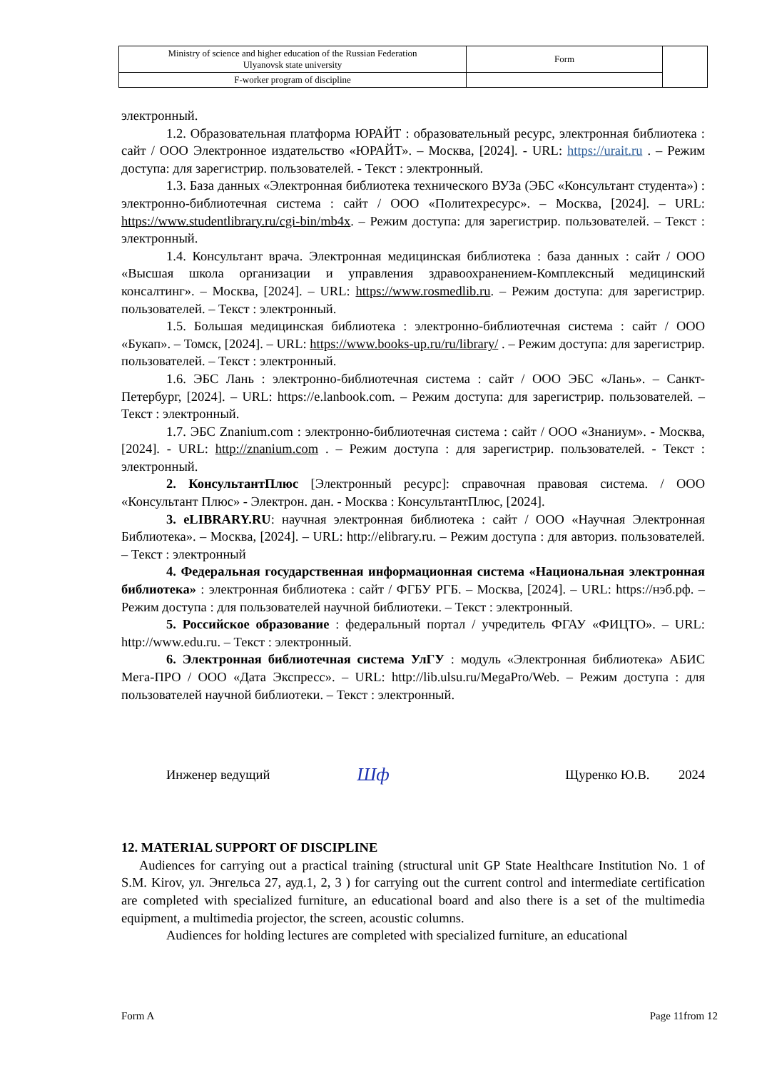| Ministry of science and higher education of the Russian Federation Ulyanovsk state university | Form | |
| F-worker program of discipline | | |
электронный.
1.2. Образовательная платформа ЮРАЙТ : образовательный ресурс, электронная библиотека : сайт / ООО Электронное издательство «ЮРАЙТ». – Москва, [2024]. - URL: https://urait.ru . – Режим доступа: для зарегистрир. пользователей. - Текст : электронный.
1.3. База данных «Электронная библиотека технического ВУЗа (ЭБС «Консультант студента») : электронно-библиотечная система : сайт / ООО «Политехресурс». – Москва, [2024]. – URL: https://www.studentlibrary.ru/cgi-bin/mb4x. – Режим доступа: для зарегистрир. пользователей. – Текст : электронный.
1.4. Консультант врача. Электронная медицинская библиотека : база данных : сайт / ООО «Высшая школа организации и управления здравоохранением-Комплексный медицинский консалтинг». – Москва, [2024]. – URL: https://www.rosmedlib.ru. – Режим доступа: для зарегистрир. пользователей. – Текст : электронный.
1.5. Большая медицинская библиотека : электронно-библиотечная система : сайт / ООО «Букап». – Томск, [2024]. – URL: https://www.books-up.ru/ru/library/ . – Режим доступа: для зарегистрир. пользователей. – Текст : электронный.
1.6. ЭБС Лань : электронно-библиотечная система : сайт / ООО ЭБС «Лань». – Санкт-Петербург, [2024]. – URL: https://e.lanbook.com. – Режим доступа: для зарегистрир. пользователей. – Текст : электронный.
1.7. ЭБС Znanium.com : электронно-библиотечная система : сайт / ООО «Знаниум». - Москва, [2024]. - URL: http://znanium.com . – Режим доступа : для зарегистрир. пользователей. - Текст : электронный.
2. КонсультантПлюс [Электронный ресурс]: справочная правовая система. / ООО «Консультант Плюс» - Электрон. дан. - Москва : КонсультантПлюс, [2024].
3. eLIBRARY.RU: научная электронная библиотека : сайт / ООО «Научная Электронная Библиотека». – Москва, [2024]. – URL: http://elibrary.ru. – Режим доступа : для авториз. пользователей. – Текст : электронный
4. Федеральная государственная информационная система «Национальная электронная библиотека» : электронная библиотека : сайт / ФГБУ РГБ. – Москва, [2024]. – URL: https://нэб.рф. – Режим доступа : для пользователей научной библиотеки. – Текст : электронный.
5. Российское образование : федеральный портал / учредитель ФГАУ «ФИЦТО». – URL: http://www.edu.ru. – Текст : электронный.
6. Электронная библиотечная система УлГУ : модуль «Электронная библиотека» АБИС Мега-ПРО / ООО «Дата Экспресс». – URL: http://lib.ulsu.ru/MegaPro/Web. – Режим доступа : для пользователей научной библиотеки. – Текст : электронный.
Инженер ведущий Шф Щуренко Ю.В. 2024
12. MATERIAL SUPPORT OF DISCIPLINE
Audiences for carrying out a practical training (structural unit GP State Healthcare Institution No. 1 of S.M. Kirov, ул. Энгельса 27, ауд.1, 2, 3 ) for carrying out the current control and intermediate certification are completed with specialized furniture, an educational board and also there is a set of the multimedia equipment, a multimedia projector, the screen, acoustic columns.
Audiences for holding lectures are completed with specialized furniture, an educational
Form A Page 11from 12